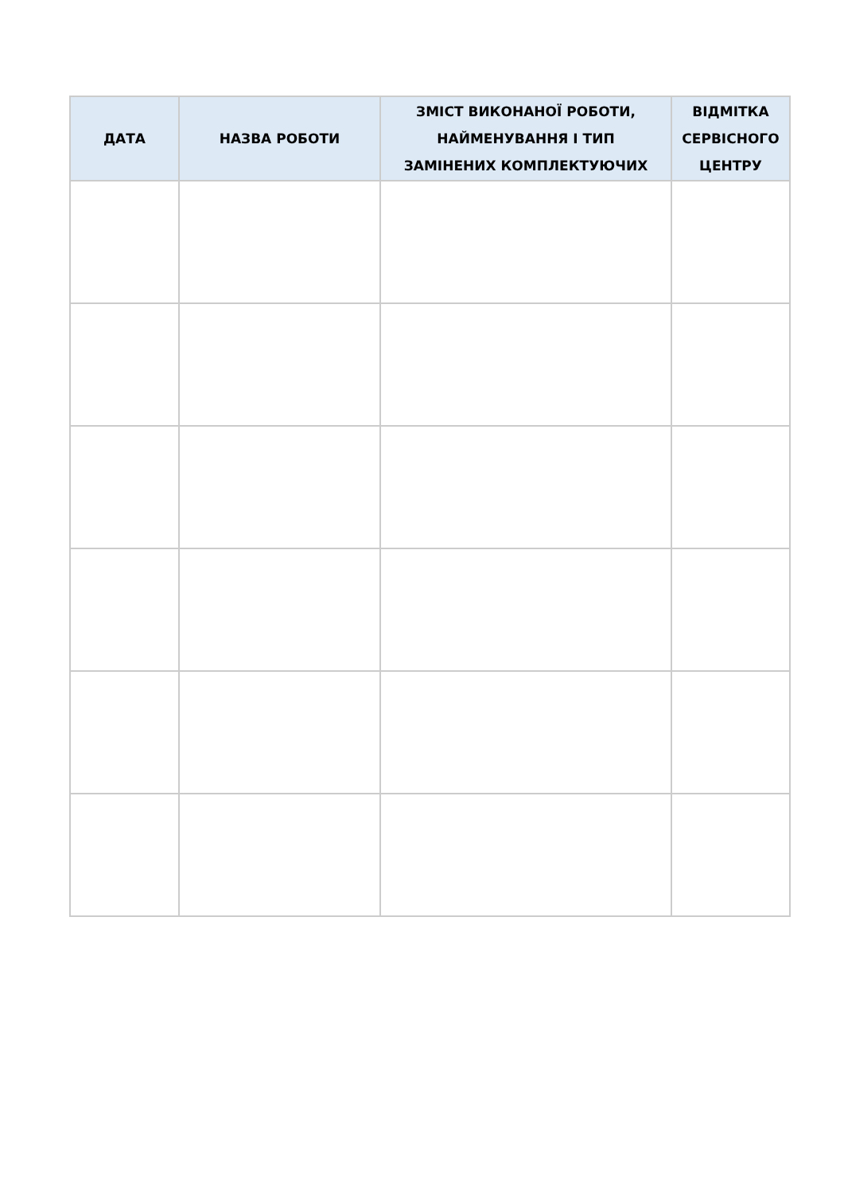| ДАТА | НАЗВА РОБОТИ | ЗМІСТ ВИКОНАНОЇ РОБОТИ, НАЙМЕНУВАННЯ І ТИП ЗАМІНЕНИХ КОМПЛЕКТУЮЧИХ | ВІДМІТКА СЕРВІСНОГО ЦЕНТРУ |
| --- | --- | --- | --- |